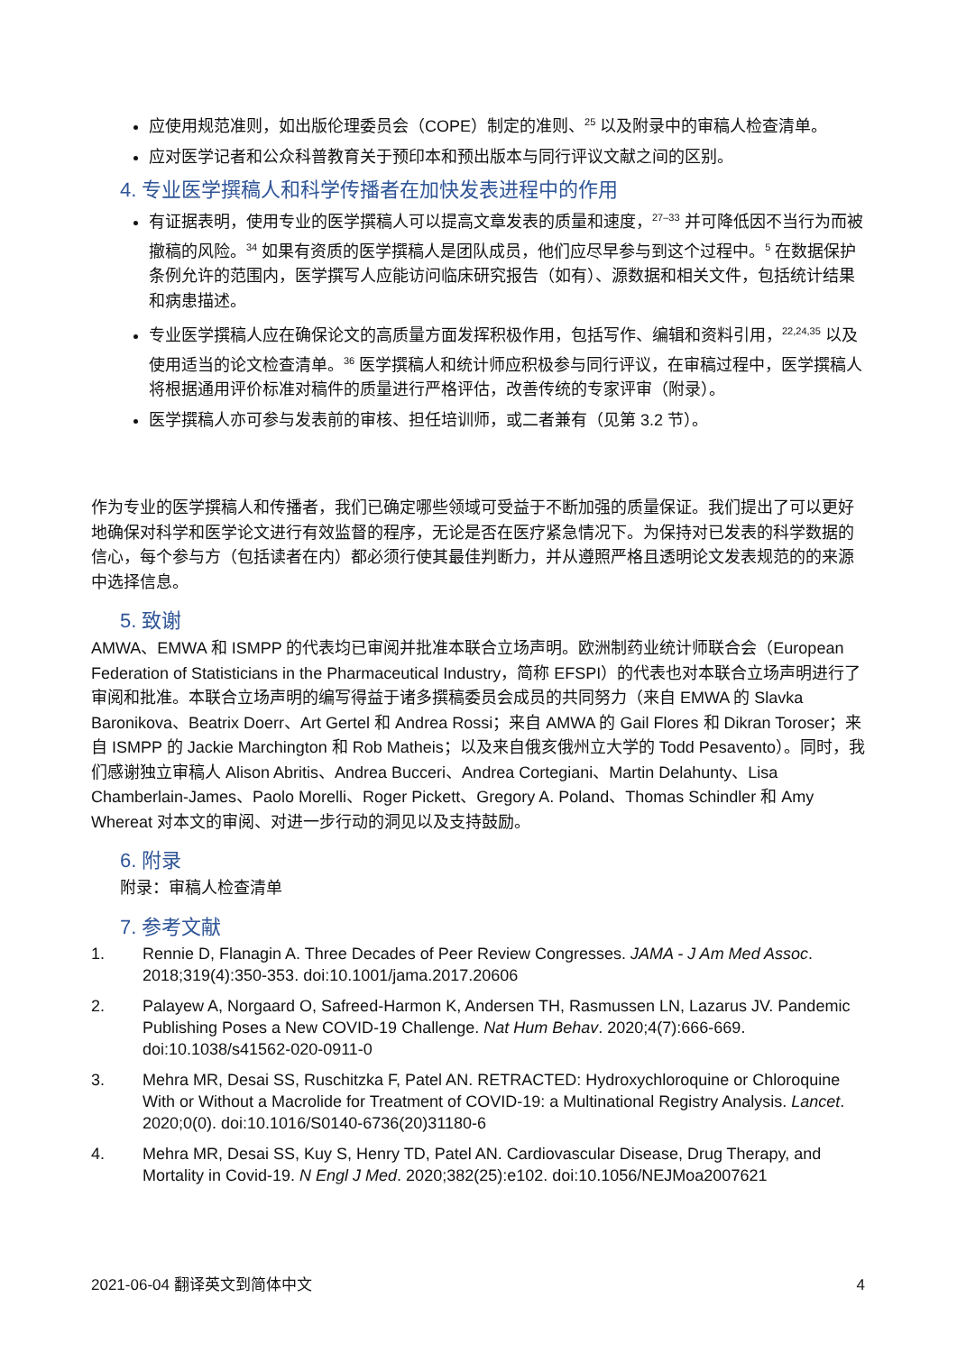应使用规范准则，如出版伦理委员会（COPE）制定的准则、<sup>25</sup> 以及附录中的审稿人检查清单。
应对医学记者和公众科普教育关于预印本和预出版本与同行评议文献之间的区别。
4. 专业医学撰稿人和科学传播者在加快发表进程中的作用
有证据表明，使用专业的医学撰稿人可以提高文章发表的质量和速度，<sup>27–33</sup> 并可降低因不当行为而被撤稿的风险。<sup>34</sup> 如果有资质的医学撰稿人是团队成员，他们应尽早参与到这个过程中。<sup>5</sup> 在数据保护条例允许的范围内，医学撰写人应能访问临床研究报告（如有）、源数据和相关文件，包括统计结果和病患描述。
专业医学撰稿人应在确保论文的高质量方面发挥积极作用，包括写作、编辑和资料引用，<sup>22,24,35</sup> 以及使用适当的论文检查清单。<sup>36</sup> 医学撰稿人和统计师应积极参与同行评议，在审稿过程中，医学撰稿人将根据通用评价标准对稿件的质量进行严格评估，改善传统的专家评审（附录）。
医学撰稿人亦可参与发表前的审核、担任培训师，或二者兼有（见第 3.2 节）。
作为专业的医学撰稿人和传播者，我们已确定哪些领域可受益于不断加强的质量保证。我们提出了可以更好地确保对科学和医学论文进行有效监督的程序，无论是否在医疗紧急情况下。为保持对已发表的科学数据的信心，每个参与方（包括读者在内）都必须行使其最佳判断力，并从遵照严格且透明论文发表规范的的来源中选择信息。
5. 致谢
AMWA、EMWA 和 ISMPP 的代表均已审阅并批准本联合立场声明。欧洲制药业统计师联合会（European Federation of Statisticians in the Pharmaceutical Industry，简称 EFSPI）的代表也对本联合立场声明进行了审阅和批准。本联合立场声明的编写得益于诸多撰稿委员会成员的共同努力（来自 EMWA 的 Slavka Baronikova、Beatrix Doerr、Art Gertel 和 Andrea Rossi；来自 AMWA 的 Gail Flores 和 Dikran Toroser；来自 ISMPP 的 Jackie Marchington 和 Rob Matheis；以及来自俄亥俄州立大学的 Todd Pesavento）。同时，我们感谢独立审稿人 Alison Abritis、Andrea Bucceri、Andrea Cortegiani、Martin Delahunty、Lisa Chamberlain-James、Paolo Morelli、Roger Pickett、Gregory A. Poland、Thomas Schindler 和 Amy Whereat 对本文的审阅、对进一步行动的洞见以及支持鼓励。
6. 附录
附录：审稿人检查清单
7. 参考文献
1. Rennie D, Flanagin A. Three Decades of Peer Review Congresses. JAMA - J Am Med Assoc. 2018;319(4):350-353. doi:10.1001/jama.2017.20606
2. Palayew A, Norgaard O, Safreed-Harmon K, Andersen TH, Rasmussen LN, Lazarus JV. Pandemic Publishing Poses a New COVID-19 Challenge. Nat Hum Behav. 2020;4(7):666-669. doi:10.1038/s41562-020-0911-0
3. Mehra MR, Desai SS, Ruschitzka F, Patel AN. RETRACTED: Hydroxychloroquine or Chloroquine With or Without a Macrolide for Treatment of COVID-19: a Multinational Registry Analysis. Lancet. 2020;0(0). doi:10.1016/S0140-6736(20)31180-6
4. Mehra MR, Desai SS, Kuy S, Henry TD, Patel AN. Cardiovascular Disease, Drug Therapy, and Mortality in Covid-19. N Engl J Med. 2020;382(25):e102. doi:10.1056/NEJMoa2007621
2021-06-04 翻译英文到简体中文 4